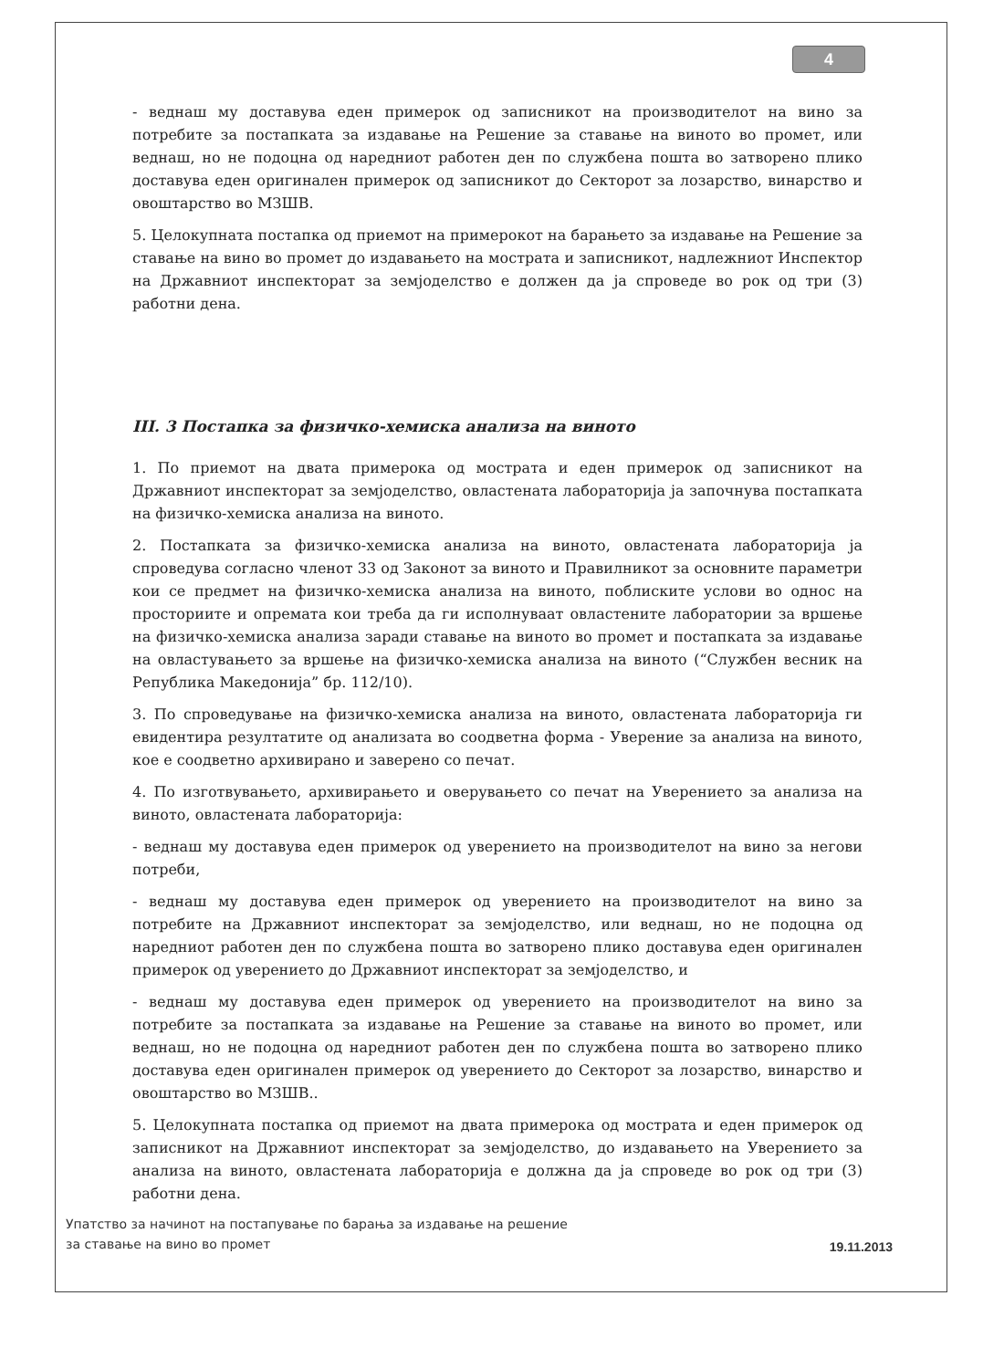4
- веднаш му доставува еден примерок од записникот на производителот на вино за потребите за постапката за издавање на Решение за ставање на виното во промет, или веднаш, но не подоцна од наредниот работен ден по службена пошта во затворено плико доставува еден оригинален примерок од записникот до Секторот за лозарство, винарство и овоштарство во МЗШВ.
5. Целокупната постапка од приемот на примерокот на барањето за издавање на Решение за ставање на вино во промет до издавањето на мострата и записникот, надлежниот Инспектор на Државниот инспекторат за земјоделство е должен да ја спроведе во рок од три (3) работни дена.
III. 3 Постапка за физичко-хемиска анализа на виното
1. По приемот на двата примерока од мострата и еден примерок од записникот на Државниот инспекторат за земјоделство, овластената лабораторија ја започнува постапката на физичко-хемиска анализа на виното.
2. Постапката за физичко-хемиска анализа на виното, овластената лабораторија ја спроведува согласно членот 33 од Законот за виното и Правилникот за основните параметри кои се предмет на физичко-хемиска анализа на виното, поблиските услови во однос на просториите и опремата кои треба да ги исполнуваат овластените лаборатории за вршење на физичко-хемиска анализа заради ставање на виното во промет и постапката за издавање на овластувањето за вршење на физичко-хемиска анализа на виното (“Службен весник на Република Македонија” бр. 112/10).
3. По спроведување на физичко-хемиска анализа на виното, овластената лабораторија ги евидентира резултатите од анализата во соодветна форма - Уверение за анализа на виното, кое е соодветно архивирано и заверено со печат.
4. По изготвувањето, архивирањето и оверувањето со печат на Уверението за анализа на виното, овластената лабораторија:
- веднаш му доставува еден примерок од уверението на производителот на вино за негови потреби,
- веднаш му доставува еден примерок од уверението на производителот на вино за потребите на Државниот инспекторат за земјоделство, или веднаш, но не подоцна од наредниот работен ден по службена пошта во затворено плико доставува еден оригинален примерок од уверението до Државниот инспекторат за земјоделство, и
- веднаш му доставува еден примерок од уверението на производителот на вино за потребите за постапката за издавање на Решение за ставање на виното во промет, или веднаш, но не подоцна од наредниот работен ден по службена пошта во затворено плико доставува еден оригинален примерок од уверението до Секторот за лозарство, винарство и овоштарство во МЗШВ..
5. Целокупната постапка од приемот на двата примерока од мострата и еден примерок од записникот на Државниот инспекторат за земјоделство, до издавањето на Уверението за анализа на виното, овластената лабораторија е должна да ја спроведе во рок од три (3) работни дена.
Упатство за начинот на постапување по барања за издавање на решение
за ставање на вино во промет
19.11.2013